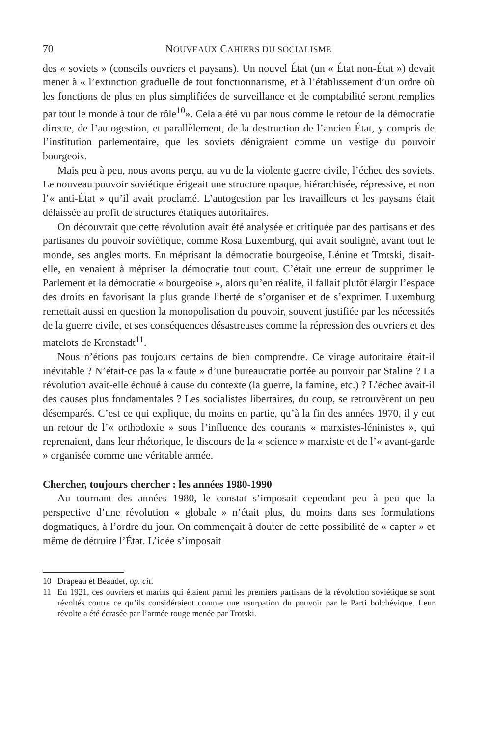70 NOUVEAUX CAHIERS DU SOCIALISME
des « soviets » (conseils ouvriers et paysans). Un nouvel État (un « État non-État ») devait mener à « l’extinction graduelle de tout fonctionnarisme, et à l’établissement d’un ordre où les fonctions de plus en plus simplifiées de surveillance et de comptabilité seront remplies par tout le monde à tour de rôle<sup>10</sup>». Cela a été vu par nous comme le retour de la démocratie directe, de l’autogestion, et parallèlement, de la destruction de l’ancien État, y compris de l’institution parlementaire, que les soviets dénigraient comme un vestige du pouvoir bourgeois.
Mais peu à peu, nous avons perçu, au vu de la violente guerre civile, l’échec des soviets. Le nouveau pouvoir soviétique érigeait une structure opaque, hiérarchisée, répressive, et non l’« anti-État » qu’il avait proclamé. L’autogestion par les travailleurs et les paysans était délaissée au profit de structures étatiques autoritaires.
On découvrait que cette révolution avait été analysée et critiquée par des partisans et des partisanes du pouvoir soviétique, comme Rosa Luxemburg, qui avait souligné, avant tout le monde, ses angles morts. En méprisant la démocratie bourgeoise, Lénine et Trotski, disait-elle, en venaient à mépriser la démocratie tout court. C’était une erreur de supprimer le Parlement et la démocratie « bourgeoise », alors qu’en réalité, il fallait plutôt élargir l’espace des droits en favorisant la plus grande liberté de s’organiser et de s’exprimer. Luxemburg remettait aussi en question la monopolisation du pouvoir, souvent justifiée par les nécessités de la guerre civile, et ses conséquences désastreuses comme la répression des ouvriers et des matelots de Kronstadt<sup>11</sup>.
Nous n’étions pas toujours certains de bien comprendre. Ce virage autoritaire était-il inévitable ? N’était-ce pas la « faute » d’une bureaucratie portée au pouvoir par Staline ? La révolution avait-elle échoué à cause du contexte (la guerre, la famine, etc.) ? L’échec avait-il des causes plus fondamentales ? Les socialistes libertaires, du coup, se retrouvèrent un peu désemparés. C’est ce qui explique, du moins en partie, qu’à la fin des années 1970, il y eut un retour de l’« orthodoxie » sous l’influence des courants « marxistes-léninistes », qui reprenaient, dans leur rhétorique, le discours de la « science » marxiste et de l’« avant-garde » organisée comme une véritable armée.
Chercher, toujours chercher : les années 1980-1990
Au tournant des années 1980, le constat s’imposait cependant peu à peu que la perspective d’une révolution « globale » n’était plus, du moins dans ses formulations dogmatiques, à l’ordre du jour. On commençait à douter de cette possibilité de « capter » et même de détruire l’État. L’idée s’imposait
10 Drapeau et Beaudet, op. cit.
11 En 1921, ces ouvriers et marins qui étaient parmi les premiers partisans de la révolution soviétique se sont révoltés contre ce qu’ils considéraient comme une usurpation du pouvoir par le Parti bolchévique. Leur révolte a été écrasée par l’armée rouge menée par Trotski.